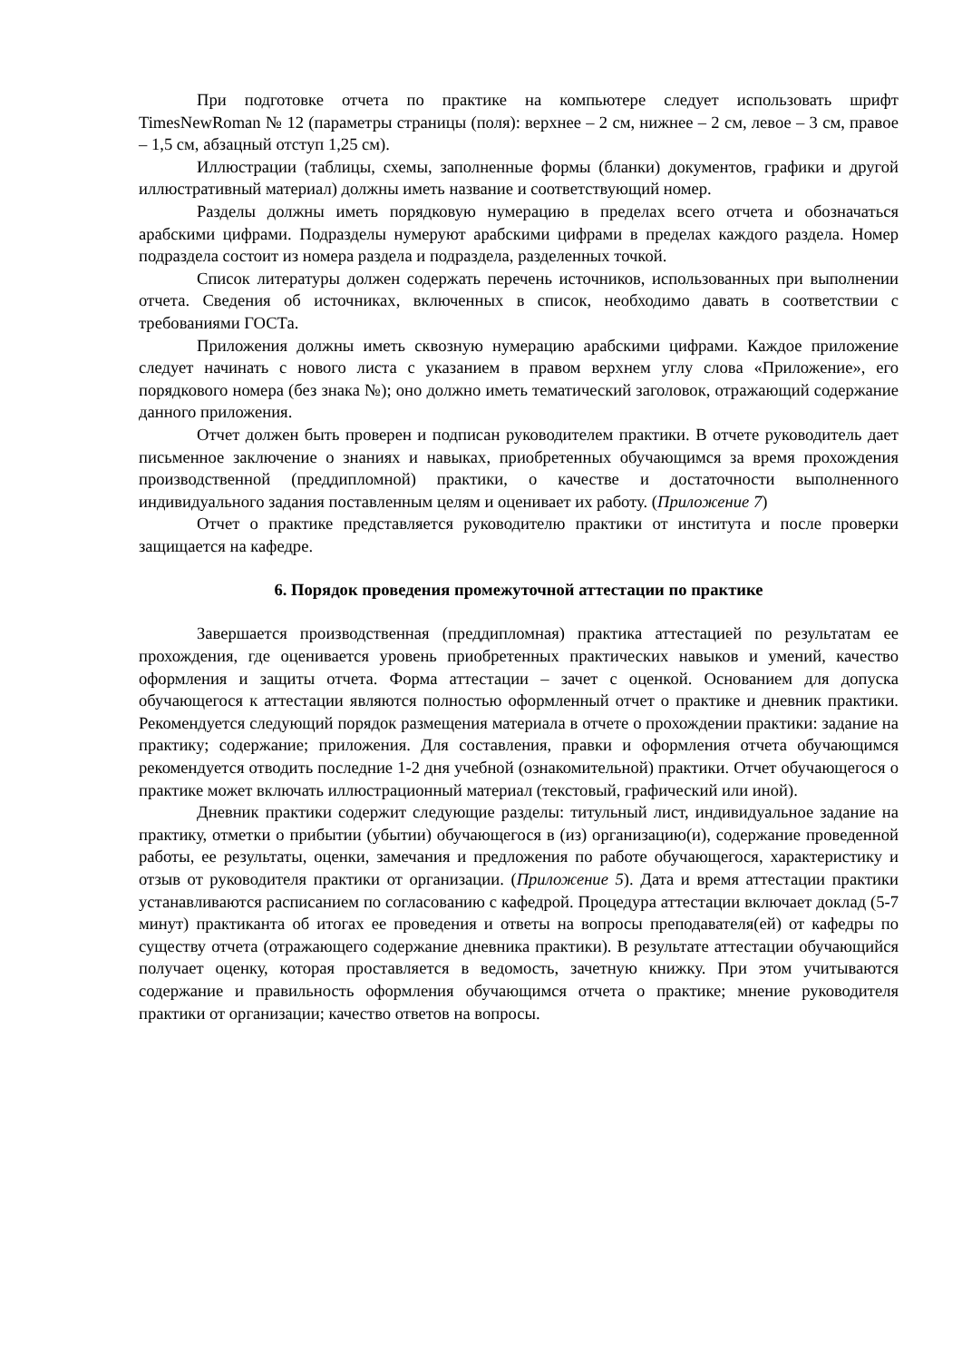При подготовке отчета по практике на компьютере следует использовать шрифт TimesNewRoman № 12 (параметры страницы (поля): верхнее – 2 см, нижнее – 2 см, левое – 3 см, правое – 1,5 см, абзацный отступ 1,25 см).
Иллюстрации (таблицы, схемы, заполненные формы (бланки) документов, графики и другой иллюстративный материал) должны иметь название и соответствующий номер.
Разделы должны иметь порядковую нумерацию в пределах всего отчета и обозначаться арабскими цифрами. Подразделы нумеруют арабскими цифрами в пределах каждого раздела. Номер подраздела состоит из номера раздела и подраздела, разделенных точкой.
Список литературы должен содержать перечень источников, использованных при выполнении отчета. Сведения об источниках, включенных в список, необходимо давать в соответствии с требованиями ГОСТа.
Приложения должны иметь сквозную нумерацию арабскими цифрами. Каждое приложение следует начинать с нового листа с указанием в правом верхнем углу слова «Приложение», его порядкового номера (без знака №); оно должно иметь тематический заголовок, отражающий содержание данного приложения.
Отчет должен быть проверен и подписан руководителем практики. В отчете руководитель дает письменное заключение о знаниях и навыках, приобретенных обучающимся за время прохождения производственной (преддипломной) практики, о качестве и достаточности выполненного индивидуального задания поставленным целям и оценивает их работу. (Приложение 7)
Отчет о практике представляется руководителю практики от института и после проверки защищается на кафедре.
6. Порядок проведения промежуточной аттестации по практике
Завершается производственная (преддипломная) практика аттестацией по результатам ее прохождения, где оценивается уровень приобретенных практических навыков и умений, качество оформления и защиты отчета. Форма аттестации – зачет с оценкой. Основанием для допуска обучающегося к аттестации являются полностью оформленный отчет о практике и дневник практики. Рекомендуется следующий порядок размещения материала в отчете о прохождении практики: задание на практику; содержание; приложения. Для составления, правки и оформления отчета обучающимся рекомендуется отводить последние 1-2 дня учебной (ознакомительной) практики. Отчет обучающегося о практике может включать иллюстрационный материал (текстовый, графический или иной).
Дневник практики содержит следующие разделы: титульный лист, индивидуальное задание на практику, отметки о прибытии (убытии) обучающегося в (из) организацию(и), содержание проведенной работы, ее результаты, оценки, замечания и предложения по работе обучающегося, характеристику и отзыв от руководителя практики от организации. (Приложение 5). Дата и время аттестации практики устанавливаются расписанием по согласованию с кафедрой. Процедура аттестации включает доклад (5-7 минут) практиканта об итогах ее проведения и ответы на вопросы преподавателя(ей) от кафедры по существу отчета (отражающего содержание дневника практики). В результате аттестации обучающийся получает оценку, которая проставляется в ведомость, зачетную книжку. При этом учитываются содержание и правильность оформления обучающимся отчета о практике; мнение руководителя практики от организации; качество ответов на вопросы.